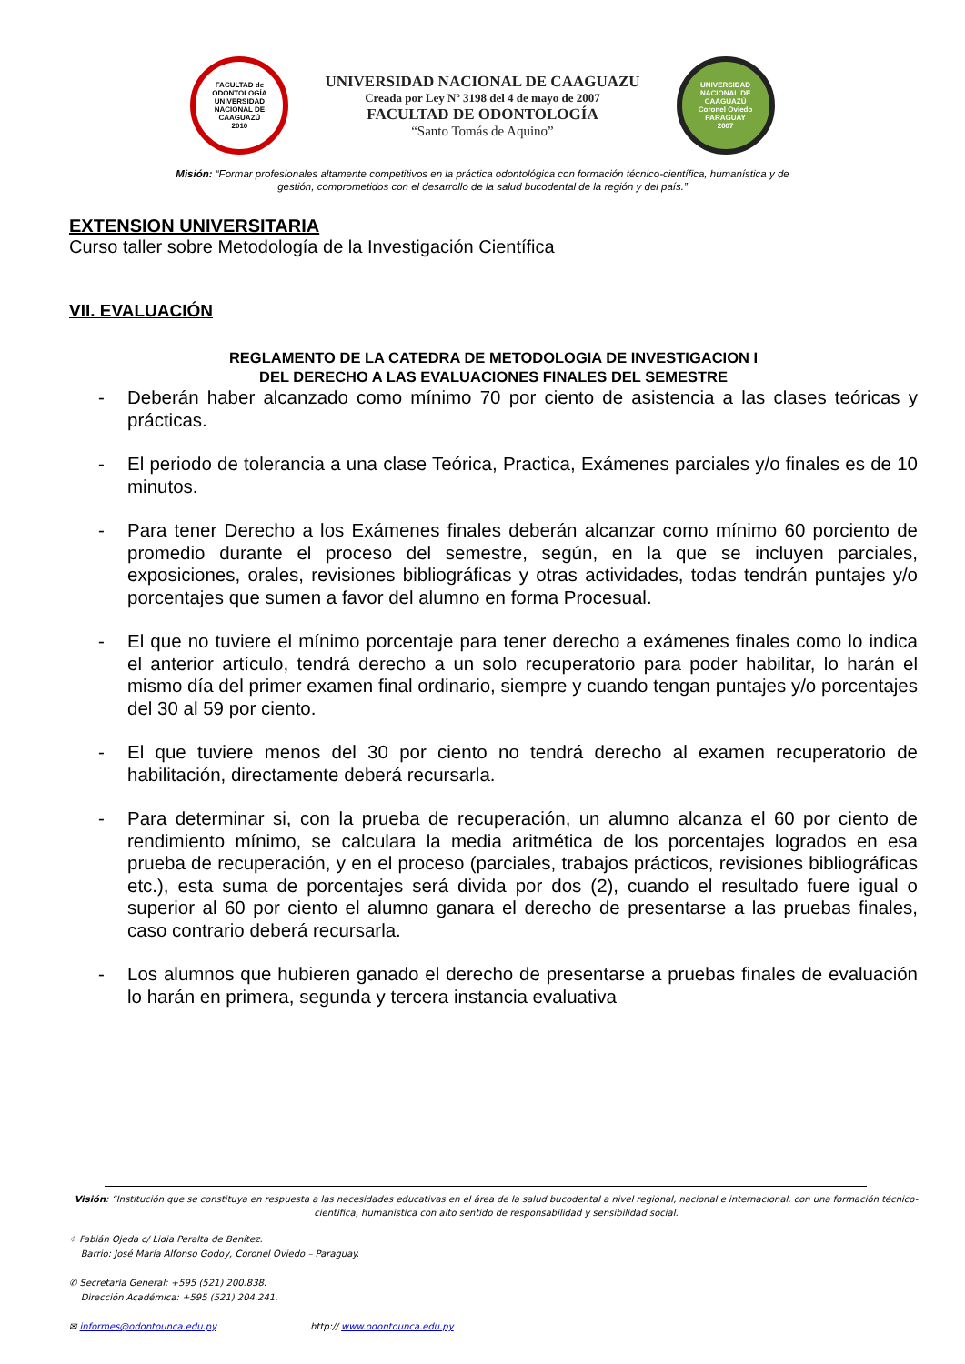FACULTAD de ODONTOLOGÍA
UNIVERSIDAD NACIONAL DE CAAGUAZÚ
2010
UNIVERSIDAD NACIONAL DE CAAGUAZU
Creada por Ley Nº 3198 del 4 de mayo de 2007
FACULTAD DE ODONTOLOGÍA
“Santo Tomás de Aquino”
UNIVERSIDAD NACIONAL DE CAAGUAZÚ
Coronel Oviedo PARAGUAY
2007
Misión: “Formar profesionales altamente competitivos en la práctica odontológica con formación técnico-científica, humanística y de gestión, comprometidos con el desarrollo de la salud bucodental de la región y del país.”
EXTENSION UNIVERSITARIA
Curso taller sobre Metodología de la Investigación Científica
VII. EVALUACIÓN
REGLAMENTO DE LA CATEDRA DE METODOLOGIA DE INVESTIGACION I
DEL DERECHO A LAS EVALUACIONES FINALES DEL SEMESTRE
- Deberán haber alcanzado como mínimo 70 por ciento de asistencia a las clases teóricas y prácticas.
- El periodo de tolerancia a una clase Teórica, Practica, Exámenes parciales y/o finales es de 10 minutos.
- Para tener Derecho a los Exámenes finales deberán alcanzar como mínimo 60 porciento de promedio durante el proceso del semestre, según, en la que se incluyen parciales, exposiciones, orales, revisiones bibliográficas y otras actividades, todas tendrán puntajes y/o porcentajes que sumen a favor del alumno en forma Procesual.
- El que no tuviere el mínimo porcentaje para tener derecho a exámenes finales como lo indica el anterior artículo, tendrá derecho a un solo recuperatorio para poder habilitar, lo harán el mismo día del primer examen final ordinario, siempre y cuando tengan puntajes y/o porcentajes del 30 al 59 por ciento.
- El que tuviere menos del 30 por ciento no tendrá derecho al examen recuperatorio de habilitación, directamente deberá recursarla.
- Para determinar si, con la prueba de recuperación, un alumno alcanza el 60 por ciento de rendimiento mínimo, se calculara la media aritmética de los porcentajes logrados en esa prueba de recuperación, y en el proceso (parciales, trabajos prácticos, revisiones bibliográficas etc.), esta suma de porcentajes será divida por dos (2), cuando el resultado fuere igual o superior al 60 por ciento el alumno ganara el derecho de presentarse a las pruebas finales, caso contrario deberá recursarla.
- Los alumnos que hubieren ganado el derecho de presentarse a pruebas finales de evaluación lo harán en primera, segunda y tercera instancia evaluativa
Visión: “Institución que se constituya en respuesta a las necesidades educativas en el área de la salud bucodental a nivel regional, nacional e internacional, con una formación técnico-científica, humanística con alto sentido de responsabilidad y sensibilidad social.
⌖ Fabián Ojeda c/ Lidia Peralta de Benítez.
Barrio: José María Alfonso Godoy, Coronel Oviedo – Paraguay.
✆ Secretaría General: +595 (521) 200.838.
Dirección Académica: +595 (521) 204.241.
✉ informes@odontounca.edu.py http:// www.odontounca.edu.py